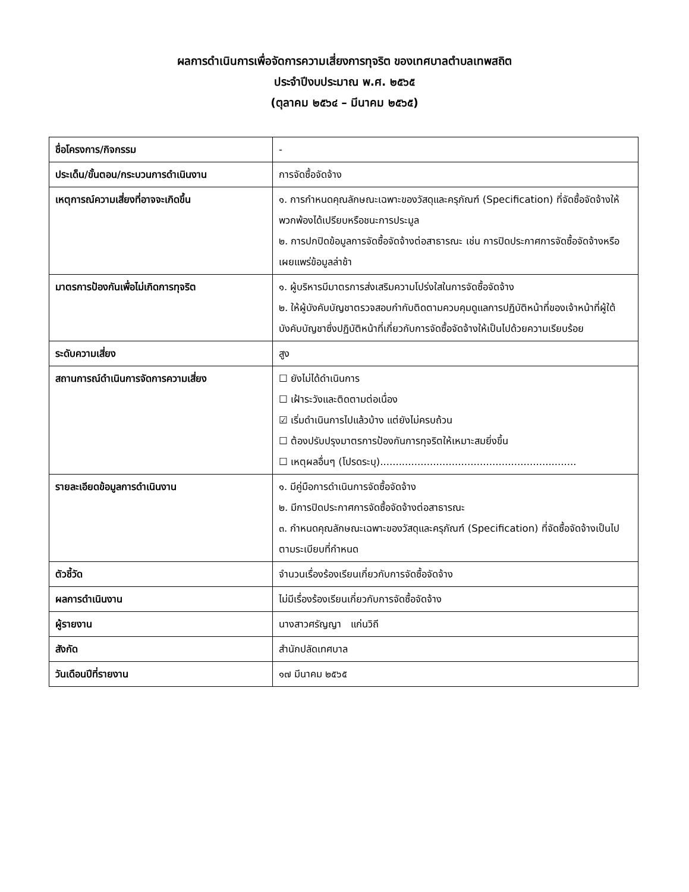ผลการดำเนินการเพื่อจัดการความเสี่ยงการทุจริต ของเทศบาลตำบลเทพสถิต
ประจำปีงบประมาณ พ.ศ. ๒๕๖๕
(ตุลาคม ๒๕๖๔ – มีนาคม ๒๕๖๕)
| ชื่อโครงการ/กิจกรรม | - |
| ประเด็น/ขั้นตอน/กระบวนการดำเนินงาน | การจัดซื้อจัดจ้าง |
| เหตุการณ์ความเสี่ยงที่อาจจะเกิดขึ้น | ๑. การกำหนดคุณลักษณะเฉพาะของวัสดุและครุภัณฑ์ (Specification) ที่จัดซื้อจัดจ้างให้พวกพ้องได้เปรียบหรือชนะการประมูล ๒. การปกปิดข้อมูลการจัดซื้อจัดจ้างต่อสาธารณะ เช่น การปิดประกาศการจัดซื้อจัดจ้างหรือเผยแพร่ข้อมูลล่าช้า |
| มาตรการป้องกันเพื่อไม่เกิดการทุจริต | ๑. ผู้บริหารมีมาตรการส่งเสริมความโปร่งใสในการจัดซื้อจัดจ้าง ๒. ให้ผู้บังคับบัญชาตรวจสอบกำกับติดตามควบคุมดูแลการปฏิบัติหน้าที่ของเจ้าหน้าที่ผู้ใต้บังคับบัญชาซึ่งปฏิบัติหน้าที่เกี่ยวกับการจัดซื้อจัดจ้างให้เป็นไปด้วยความเรียบร้อย |
| ระดับความเสี่ยง | สูง |
| สถานการณ์ดำเนินการจัดการความเสี่ยง | ☐ ยังไม่ได้ดำเนินการ ☐ เฝ้าระวังและติดตามต่อเนื่อง ☑ เริ่มดำเนินการไปแล้วบ้าง แต่ยังไม่ครบถ้วน ☐ ต้องปรับปรุงมาตรการป้องกันการทุจริตให้เหมาะสมยิ่งขึ้น ☐ เหตุผลอื่นๆ (โปรดระบุ)............................................................... |
| รายละเอียดข้อมูลการดำเนินงาน | ๑. มีคู่มือการดำเนินการจัดซื้อจัดจ้าง ๒. มีการปิดประกาศการจัดซื้อจัดจ้างต่อสาธารณะ ๓. กำหนดคุณลักษณะเฉพาะของวัสดุและครุภัณฑ์ (Specification) ที่จัดซื้อจัดจ้างเป็นไปตามระเบียบที่กำหนด |
| ตัวชี้วัด | จำนวนเรื่องร้องเรียนเกี่ยวกับการจัดซื้อจัดจ้าง |
| ผลการดำเนินงาน | ไม่มีเรื่องร้องเรียนเกี่ยวกับการจัดซื้อจัดจ้าง |
| ผู้รายงาน | นางสาวศรัญญา แก่นวิถี |
| สังกัด | สำนักปลัดเทศบาล |
| วันเดือนปีที่รายงาน | ๑๗ มีนาคม ๒๕๖๕ |